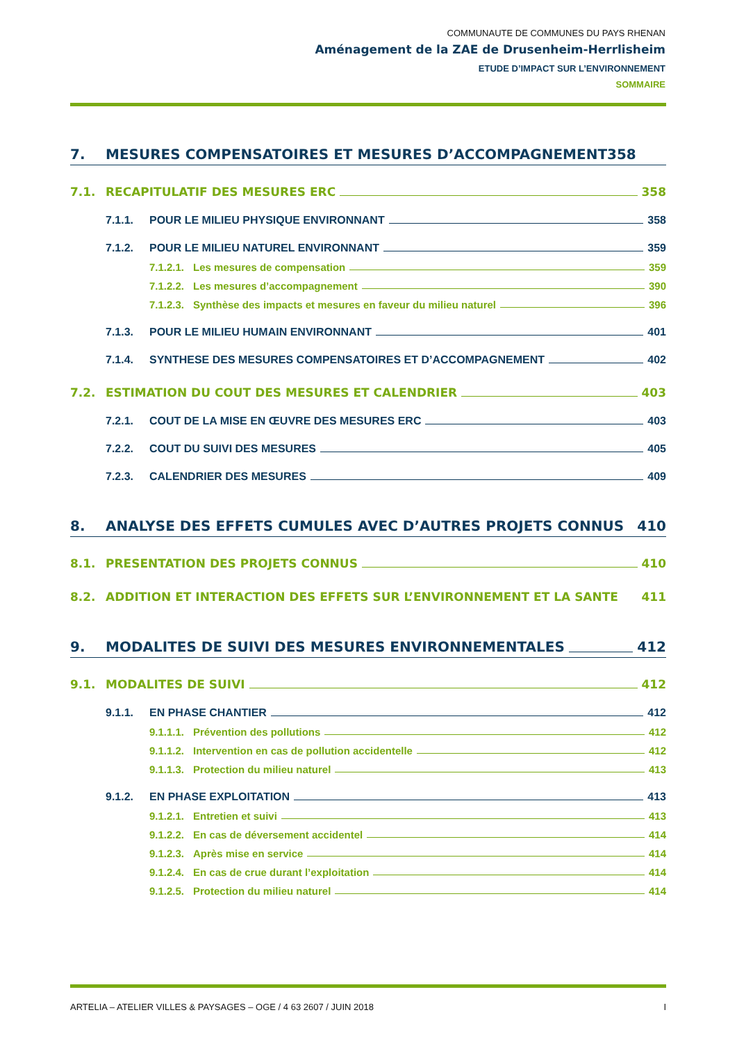COMMUNAUTE DE COMMUNES DU PAYS RHENAN
Aménagement de la ZAE de Drusenheim-Herrlisheim
ETUDE D’IMPACT SUR L’ENVIRONNEMENT
SOMMAIRE
7. MESURES COMPENSATOIRES ET MESURES D’ACCOMPAGNEMENT 358
7.1. RECAPITULATIF DES MESURES ERC 358
7.1.1. POUR LE MILIEU PHYSIQUE ENVIRONNANT 358
7.1.2. POUR LE MILIEU NATUREL ENVIRONNANT 359
7.1.2.1. Les mesures de compensation 359
7.1.2.2. Les mesures d’accompagnement 390
7.1.2.3. Synthèse des impacts et mesures en faveur du milieu naturel 396
7.1.3. POUR LE MILIEU HUMAIN ENVIRONNANT 401
7.1.4. SYNTHESE DES MESURES COMPENSATOIRES ET D’ACCOMPAGNEMENT 402
7.2. ESTIMATION DU COUT DES MESURES ET CALENDRIER 403
7.2.1. COUT DE LA MISE EN ŒUVRE DES MESURES ERC 403
7.2.2. COUT DU SUIVI DES MESURES 405
7.2.3. CALENDRIER DES MESURES 409
8. ANALYSE DES EFFETS CUMULES AVEC D’AUTRES PROJETS CONNUS 410
8.1. PRESENTATION DES PROJETS CONNUS 410
8.2. ADDITION ET INTERACTION DES EFFETS SUR L’ENVIRONNEMENT ET LA SANTE 411
9. MODALITES DE SUIVI DES MESURES ENVIRONNEMENTALES 412
9.1. MODALITES DE SUIVI 412
9.1.1. EN PHASE CHANTIER 412
9.1.1.1. Prévention des pollutions 412
9.1.1.2. Intervention en cas de pollution accidentelle 412
9.1.1.3. Protection du milieu naturel 413
9.1.2. EN PHASE EXPLOITATION 413
9.1.2.1. Entretien et suivi 413
9.1.2.2. En cas de déversement accidentel 414
9.1.2.3. Après mise en service 414
9.1.2.4. En cas de crue durant l’exploitation 414
9.1.2.5. Protection du milieu naturel 414
ARTELIA – ATELIER VILLES & PAYSAGES – OGE / 4 63 2607 / JUIN 2018 I